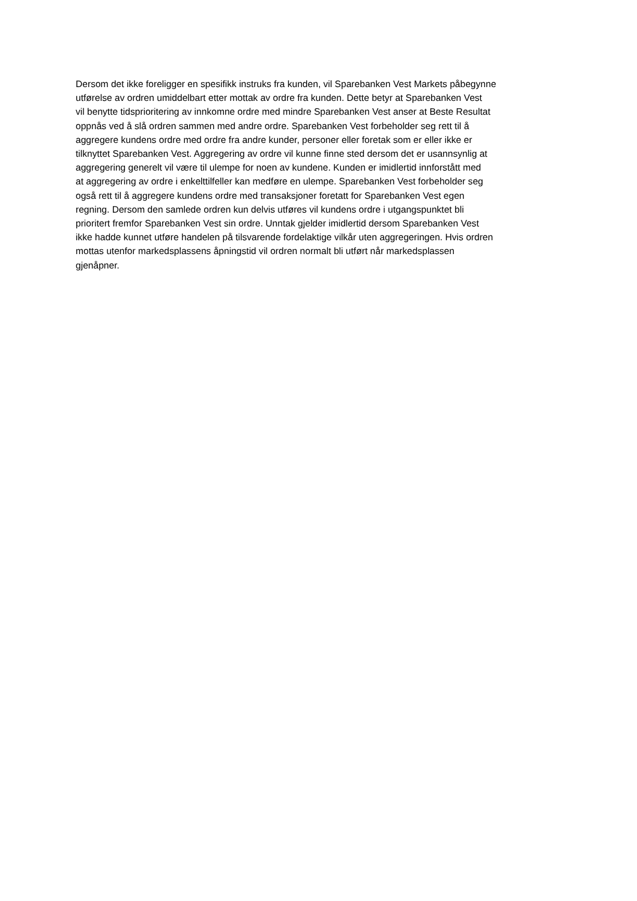Dersom det ikke foreligger en spesifikk instruks fra kunden, vil Sparebanken Vest Markets påbegynne
utførelse av ordren umiddelbart etter mottak av ordre fra kunden. Dette betyr at Sparebanken Vest
vil benytte tidsprioritering av innkomne ordre med mindre Sparebanken Vest anser at Beste Resultat
oppnås ved å slå ordren sammen med andre ordre. Sparebanken Vest forbeholder seg rett til å
aggregere kundens ordre med ordre fra andre kunder, personer eller foretak som er eller ikke er
tilknyttet Sparebanken Vest. Aggregering av ordre vil kunne finne sted dersom det er usannsynlig at
aggregering generelt vil være til ulempe for noen av kundene. Kunden er imidlertid innforstått med
at aggregering av ordre i enkelttilfeller kan medføre en ulempe. Sparebanken Vest forbeholder seg
også rett til å aggregere kundens ordre med transaksjoner foretatt for Sparebanken Vest egen
regning. Dersom den samlede ordren kun delvis utføres vil kundens ordre i utgangspunktet bli
prioritert fremfor Sparebanken Vest sin ordre. Unntak gjelder imidlertid dersom Sparebanken Vest
ikke hadde kunnet utføre handelen på tilsvarende fordelaktige vilkår uten aggregeringen. Hvis ordren
mottas utenfor markedsplassens åpningstid vil ordren normalt bli utført når markedsplassen
gjenåpner.